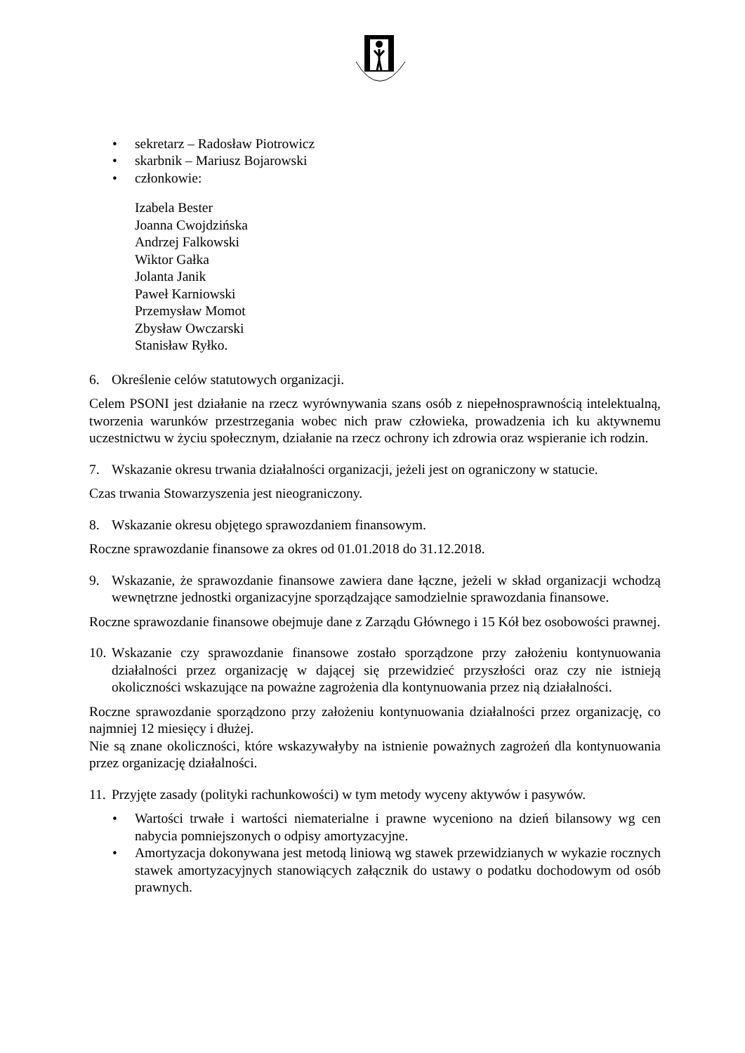• sekretarz – Radosław Piotrowicz
• skarbnik – Mariusz Bojarowski
• członkowie:
Izabela Bester
Joanna Cwojdzińska
Andrzej Falkowski
Wiktor Gałka
Jolanta Janik
Paweł Karniowski
Przemysław Momot
Zbysław Owczarski
Stanisław Ryłko.
6. Określenie celów statutowych organizacji.
Celem PSONI jest działanie na rzecz wyrównywania szans osób z niepełnosprawnością intelektualną, tworzenia warunków przestrzegania wobec nich praw człowieka, prowadzenia ich ku aktywnemu uczestnictwu w życiu społecznym, działanie na rzecz ochrony ich zdrowia oraz wspieranie ich rodzin.
7. Wskazanie okresu trwania działalności organizacji, jeżeli jest on ograniczony w statucie.
Czas trwania Stowarzyszenia jest nieograniczony.
8. Wskazanie okresu objętego sprawozdaniem finansowym.
Roczne sprawozdanie finansowe za okres od 01.01.2018 do 31.12.2018.
9. Wskazanie, że sprawozdanie finansowe zawiera dane łączne, jeżeli w skład organizacji wchodzą wewnętrzne jednostki organizacyjne sporządzające samodzielnie sprawozdania finansowe.
Roczne sprawozdanie finansowe obejmuje dane z Zarządu Głównego i 15 Kół bez osobowości prawnej.
10.
Wskazanie czy sprawozdanie finansowe zostało sporządzone przy założeniu kontynuowania działalności przez organizację w dającej się przewidzieć przyszłości oraz czy nie istnieją okoliczności wskazujące na poważne zagrożenia dla kontynuowania przez nią działalności.
Roczne sprawozdanie sporządzono przy założeniu kontynuowania działalności przez organizację, co najmniej 12 miesięcy i dłużej.
Nie są znane okoliczności, które wskazywałyby na istnienie poważnych zagrożeń dla kontynuowania przez organizację działalności.
11.
Przyjęte zasady (polityki rachunkowości) w tym metody wyceny aktywów i pasywów.
•
Wartości trwałe i wartości niematerialne i prawne wyceniono na dzień bilansowy wg cen nabycia pomniejszonych o odpisy amortyzacyjne.
•
Amortyzacja dokonywana jest metodą liniową wg stawek przewidzianych w wykazie rocznych stawek amortyzacyjnych stanowiących załącznik do ustawy o podatku dochodowym od osób prawnych.